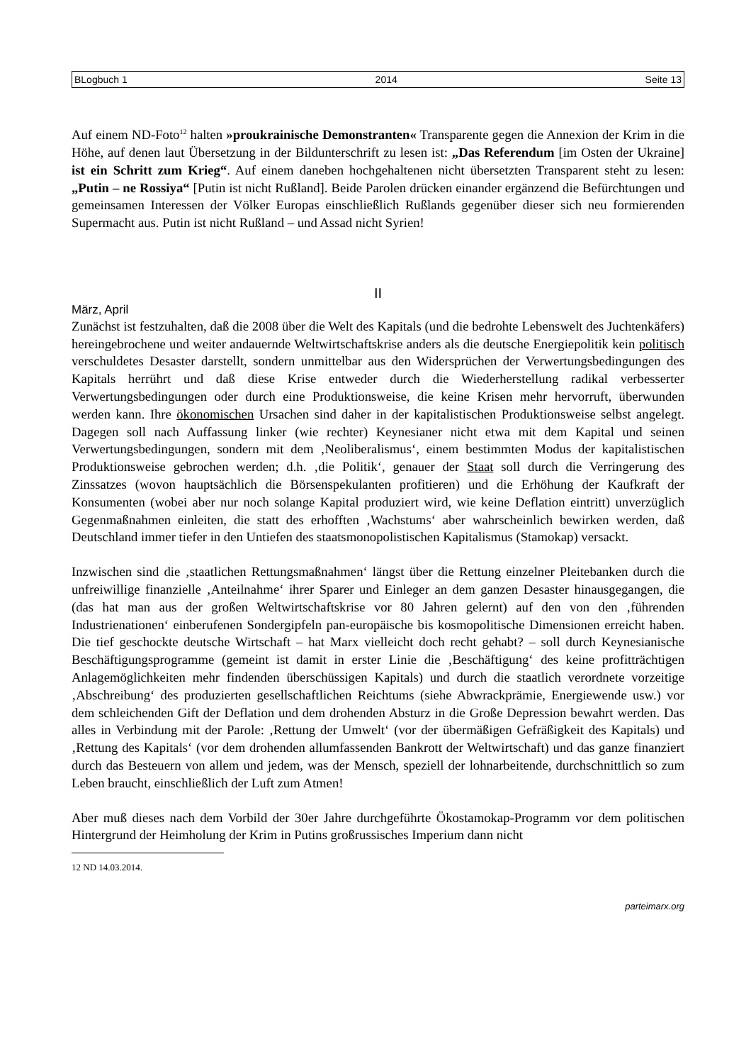BLogbuch 1 2014 Seite 13
Auf einem ND-Foto<sup>12</sup> halten »proukrainische Demonstranten« Transparente gegen die Annexion der Krim in die Höhe, auf denen laut Übersetzung in der Bildunterschrift zu lesen ist: „Das Referendum [im Osten der Ukraine] ist ein Schritt zum Krieg“. Auf einem daneben hochgehaltenen nicht übersetzten Transparent steht zu lesen: „Putin – ne Rossiya“ [Putin ist nicht Rußland]. Beide Parolen drücken einander ergänzend die Befürchtungen und gemeinsamen Interessen der Völker Europas einschließlich Rußlands gegenüber dieser sich neu formierenden Supermacht aus. Putin ist nicht Rußland – und Assad nicht Syrien!
II
März, April
Zunächst ist festzuhalten, daß die 2008 über die Welt des Kapitals (und die bedrohte Lebenswelt des Juchtenkäfers) hereingebrochene und weiter andauernde Weltwirtschaftskrise anders als die deutsche Energiepolitik kein politisch verschuldetes Desaster darstellt, sondern unmittelbar aus den Widersprüchen der Verwertungsbedingungen des Kapitals herrührt und daß diese Krise entweder durch die Wiederherstellung radikal verbesserter Verwertungsbedingungen oder durch eine Produktionsweise, die keine Krisen mehr hervorruft, überwunden werden kann. Ihre ökonomischen Ursachen sind daher in der kapitalistischen Produktionsweise selbst angelegt. Dagegen soll nach Auffassung linker (wie rechter) Keynesianer nicht etwa mit dem Kapital und seinen Verwertungsbedingungen, sondern mit dem ‚Neoliberalismus‘, einem bestimmten Modus der kapitalistischen Produktionsweise gebrochen werden; d.h. ‚die Politik‘, genauer der Staat soll durch die Verringerung des Zinssatzes (wovon hauptsächlich die Börsenspekulanten profitieren) und die Erhöhung der Kaufkraft der Konsumenten (wobei aber nur noch solange Kapital produziert wird, wie keine Deflation eintritt) unverzüglich Gegenmaßnahmen einleiten, die statt des erhofften ‚Wachstums‘ aber wahrscheinlich bewirken werden, daß Deutschland immer tiefer in den Untiefen des staatsmonopolistischen Kapitalismus (Stamokap) versackt.
Inzwischen sind die ‚staatlichen Rettungsmaßnahmen‘ längst über die Rettung einzelner Pleitebanken durch die unfreiwillige finanzielle ‚Anteilnahme‘ ihrer Sparer und Einleger an dem ganzen Desaster hinausgegangen, die (das hat man aus der großen Weltwirtschaftskrise vor 80 Jahren gelernt) auf den von den ‚führenden Industrienationen‘ einberufenen Sondergipfeln pan-europäische bis kosmopolitische Dimensionen erreicht haben. Die tief geschockte deutsche Wirtschaft – hat Marx vielleicht doch recht gehabt? – soll durch Keynesianische Beschäftigungsprogramme (gemeint ist damit in erster Linie die ‚Beschäftigung‘ des keine profitträchtigen Anlagemöglichkeiten mehr findenden überschüssigen Kapitals) und durch die staatlich verordnete vorzeitige ‚Abschreibung‘ des produzierten gesellschaftlichen Reichtums (siehe Abwrackprämie, Energiewende usw.) vor dem schleichenden Gift der Deflation und dem drohenden Absturz in die Große Depression bewahrt werden. Das alles in Verbindung mit der Parole: ‚Rettung der Umwelt‘ (vor der übermäßigen Gefräßigkeit des Kapitals) und ‚Rettung des Kapitals‘ (vor dem drohenden allumfassenden Bankrott der Weltwirtschaft) und das ganze finanziert durch das Besteuern von allem und jedem, was der Mensch, speziell der lohnarbeitende, durchschnittlich so zum Leben braucht, einschließlich der Luft zum Atmen!
Aber muß dieses nach dem Vorbild der 30er Jahre durchgeführte Ökostamokap-Programm vor dem politischen Hintergrund der Heimholung der Krim in Putins großrussisches Imperium dann nicht
12 ND 14.03.2014.
parteimarx.org